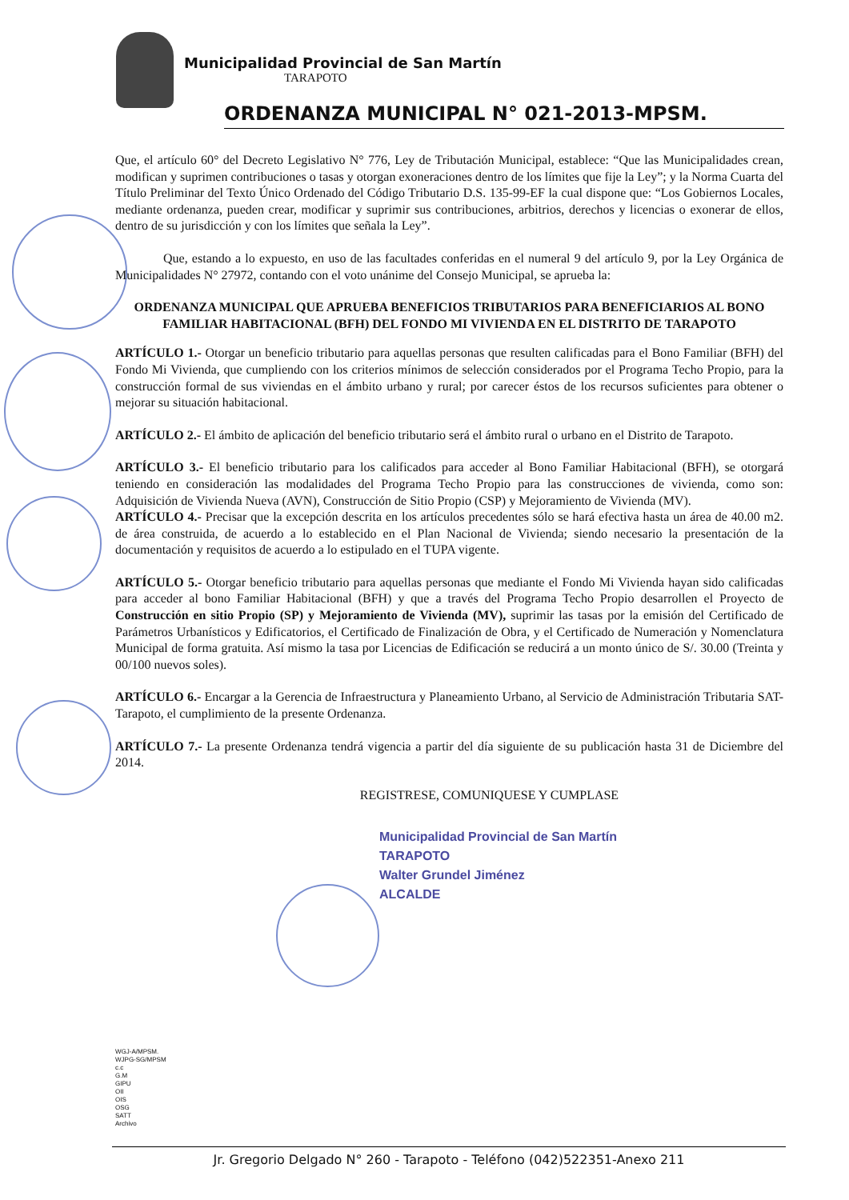Municipalidad Provincial de San Martín
TARAPOTO
ORDENANZA MUNICIPAL N° 021-2013-MPSM.
Que, el artículo 60° del Decreto Legislativo N° 776, Ley de Tributación Municipal, establece: “Que las Municipalidades crean, modifican y suprimen contribuciones o tasas y otorgan exoneraciones dentro de los límites que fije la Ley”; y la Norma Cuarta del Título Preliminar del Texto Único Ordenado del Código Tributario D.S. 135-99-EF la cual dispone que: “Los Gobiernos Locales, mediante ordenanza, pueden crear, modificar y suprimir sus contribuciones, arbitrios, derechos y licencias o exonerar de ellos, dentro de su jurisdicción y con los límites que señala la Ley”.
Que, estando a lo expuesto, en uso de las facultades conferidas en el numeral 9 del artículo 9, por la Ley Orgánica de Municipalidades N° 27972, contando con el voto unánime del Consejo Municipal, se aprueba la:
ORDENANZA MUNICIPAL QUE APRUEBA BENEFICIOS TRIBUTARIOS PARA BENEFICIARIOS AL BONO FAMILIAR HABITACIONAL (BFH) DEL FONDO MI VIVIENDA EN EL DISTRITO DE TARAPOTO
ARTÍCULO 1.- Otorgar un beneficio tributario para aquellas personas que resulten calificadas para el Bono Familiar (BFH) del Fondo Mi Vivienda, que cumpliendo con los criterios mínimos de selección considerados por el Programa Techo Propio, para la construcción formal de sus viviendas en el ámbito urbano y rural; por carecer éstos de los recursos suficientes para obtener o mejorar su situación habitacional.
ARTÍCULO 2.- El ámbito de aplicación del beneficio tributario será el ámbito rural o urbano en el Distrito de Tarapoto.
ARTÍCULO 3.- El beneficio tributario para los calificados para acceder al Bono Familiar Habitacional (BFH), se otorgará teniendo en consideración las modalidades del Programa Techo Propio para las construcciones de vivienda, como son: Adquisición de Vivienda Nueva (AVN), Construcción de Sitio Propio (CSP) y Mejoramiento de Vivienda (MV).
ARTÍCULO 4.- Precisar que la excepción descrita en los artículos precedentes sólo se hará efectiva hasta un área de 40.00 m2. de área construida, de acuerdo a lo establecido en el Plan Nacional de Vivienda; siendo necesario la presentación de la documentación y requisitos de acuerdo a lo estipulado en el TUPA vigente.
ARTÍCULO 5.- Otorgar beneficio tributario para aquellas personas que mediante el Fondo Mi Vivienda hayan sido calificadas para acceder al bono Familiar Habitacional (BFH) y que a través del Programa Techo Propio desarrollen el Proyecto de Construcción en sitio Propio (SP) y Mejoramiento de Vivienda (MV), suprimir las tasas por la emisión del Certificado de Parámetros Urbanísticos y Edificatorios, el Certificado de Finalización de Obra, y el Certificado de Numeración y Nomenclatura Municipal de forma gratuita. Así mismo la tasa por Licencias de Edificación se reducirá a un monto único de S/. 30.00 (Treinta y 00/100 nuevos soles).
ARTÍCULO 6.- Encargar a la Gerencia de Infraestructura y Planeamiento Urbano, al Servicio de Administración Tributaria SAT-Tarapoto, el cumplimiento de la presente Ordenanza.
ARTÍCULO 7.- La presente Ordenanza tendrá vigencia a partir del día siguiente de su publicación hasta 31 de Diciembre del 2014.
REGISTRESE, COMUNIQUESE Y CUMPLASE
Municipalidad Provincial de San Martín
TARAPOTO
Walter Grundel Jiménez
ALCALDE
WGJ-A/MPSM.
WJPG-SG/MPSM
c.c
G.M
GIPU
OII
OIS
OSG
SATT
Archivo
Jr. Gregorio Delgado N° 260 - Tarapoto - Teléfono (042)522351-Anexo 211